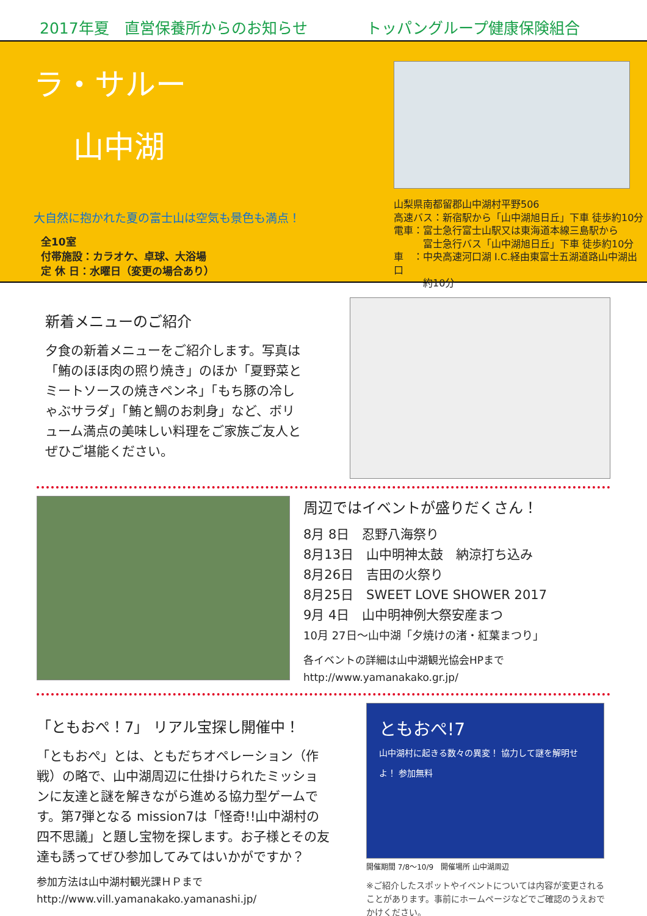2017年夏　直営保養所からのお知らせ トッパングループ健康保険組合
ラ・サルー
山中湖
大自然に抱かれた夏の富士山は空気も景色も満点！
全10室
付帯施設：カラオケ、卓球、大浴場
定 休 日：水曜日（変更の場合あり）
山梨県南都留郡山中湖村平野506
高速バス：新宿駅から「山中湖旭日丘」下車 徒歩約10分
電車：富士急行富士山駅又は東海道本線三島駅から
　　　富士急行バス「山中湖旭日丘」下車 徒歩約10分
車　：中央高速河口湖 I.C.経由東富士五湖道路山中湖出口
　　　約10分
新着メニューのご紹介
夕食の新着メニューをご紹介します。写真は「鮪のほほ肉の照り焼き」のほか「夏野菜とミートソースの焼きペンネ」「もち豚の冷しゃぶサラダ」「鮪と鯛のお刺身」など、ボリューム満点の美味しい料理をご家族ご友人とぜひご堪能ください。
周辺ではイベントが盛りだくさん！
8月 8日　忍野八海祭り
8月13日　山中明神太鼓　納涼打ち込み
8月26日　吉田の火祭り
8月25日　SWEET LOVE SHOWER 2017
9月 4日　山中明神例大祭安産まつ
10月 27日～山中湖「夕焼けの渚・紅葉まつり」
各イベントの詳細は山中湖観光協会HPまで
http://www.yamanakako.gr.jp/
「ともおぺ！7」 リアル宝探し開催中！
「ともおぺ」とは、ともだちオペレーション（作戦）の略で、山中湖周辺に仕掛けられたミッションに友達と謎を解きながら進める協力型ゲームです。第7弾となる mission7は「怪奇!!山中湖村の四不思議」と題し宝物を探します。お子様とその友達も誘ってぜひ参加してみてはいかがですか？
参加方法は山中湖村観光課ＨＰまで
http://www.vill.yamanakako.yamanashi.jp/
ともおぺ!7
山中湖村に起きる数々の異変！ 協力して謎を解明せよ！ 参加無料
開催期間 7/8～10/9　開催場所 山中湖周辺
※ご紹介したスポットやイベントについては内容が変更されることがあります。事前にホームページなどでご確認のうえおでかけください。